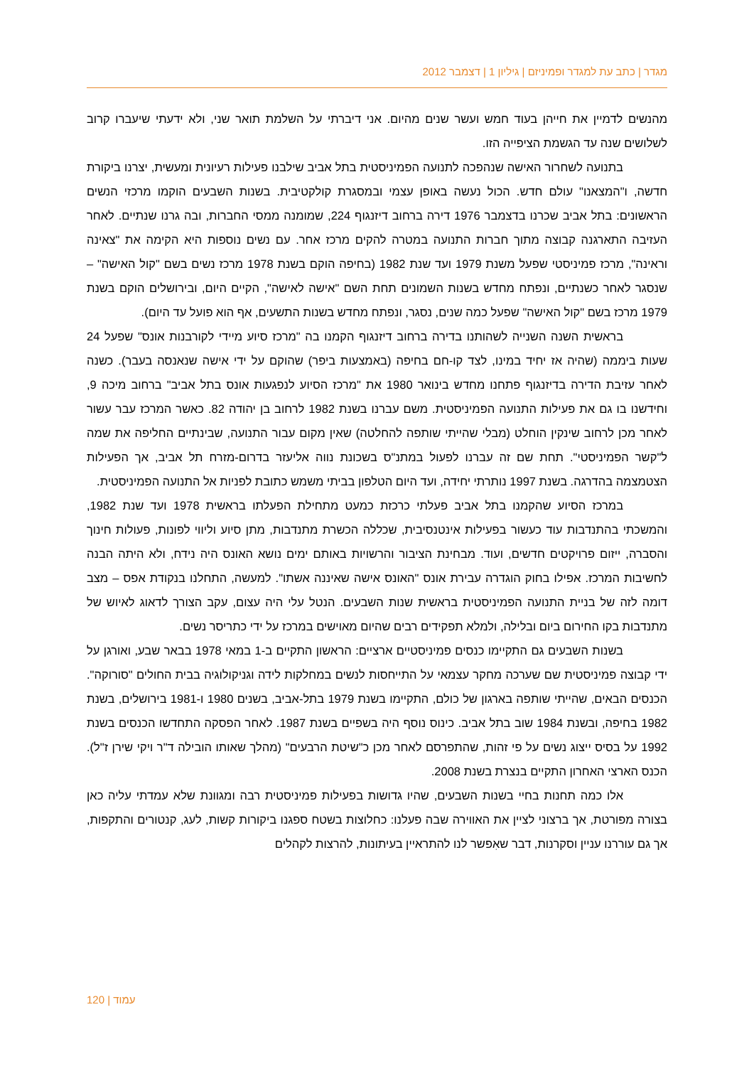מגדר | כתב עת למגדר ופמיניזם | גיליון 1 | דצמבר 2012
מהנשים לדמיין את חייהן בעוד חמש ועשר שנים מהיום. אני דיברתי על השלמת תואר שני, ולא ידעתי שיעברו קרוב לשלושים שנה עד הגשמת הציפייה הזו.
בתנועה לשחרור האישה שנהפכה לתנועה הפמיניסטית בתל אביב שילבנו פעילות רעיונית ומעשית, יצרנו ביקורת חדשה, ו"המצאנו" עולם חדש. הכול נעשה באופן עצמי ובמסגרת קולקטיבית. בשנות השבעים הוקמו מרכזי הנשים הראשונים: בתל אביב שכרנו בדצמבר 1976 דירה ברחוב דיזנגוף 224, שמומנה ממסי החברות, ובה גרנו שנתיים. לאחר העזיבה התארגנה קבוצה מתוך חברות התנועה במטרה להקים מרכז אחר. עם נשים נוספות היא הקימה את "צאינה וראינה", מרכז פמיניסטי שפעל משנת 1979 ועד שנת 1982 (בחיפה הוקם בשנת 1978 מרכז נשים בשם "קול האישה" – שנסגר לאחר כשנתיים, ונפתח מחדש בשנות השמונים תחת השם "אישה לאישה", הקיים היום, ובירושלים הוקם בשנת 1979 מרכז בשם "קול האישה" שפעל כמה שנים, נסגר, ונפתח מחדש בשנות התשעים, אף הוא פועל עד היום).
בראשית השנה השנייה לשהותנו בדירה ברחוב דיזנגוף הקמנו בה "מרכז סיוע מיידי לקורבנות אונס" שפעל 24 שעות ביממה (שהיה אז יחיד במינו, לצד קו-חם בחיפה (באמצעות ביפר) שהוקם על ידי אישה שנאנסה בעבר). כשנה לאחר עזיבת הדירה בדיזנגוף פתחנו מחדש בינואר 1980 את "מרכז הסיוע לנפגעות אונס בתל אביב" ברחוב מיכה 9, וחידשנו בו גם את פעילות התנועה הפמיניסטית. משם עברנו בשנת 1982 לרחוב בן יהודה 82. כאשר המרכז עבר עשור לאחר מכן לרחוב שינקין הוחלט (מבלי שהייתי שותפה להחלטה) שאין מקום עבור התנועה, שבינתיים החליפה את שמה ל"קשר הפמיניסטי". תחת שם זה עברנו לפעול במתנ"ס בשכונת נווה אליעזר בדרום-מזרח תל אביב, אך הפעילות הצטמצמה בהדרגה. בשנת 1997 נותרתי יחידה, ועד היום הטלפון בביתי משמש כתובת לפניות אל התנועה הפמיניסטית.
במרכז הסיוע שהקמנו בתל אביב פעלתי כרכזת כמעט מתחילת הפעלתו בראשית 1978 ועד שנת 1982, והמשכתי בהתנדבות עוד כעשור בפעילות אינטנסיבית, שכללה הכשרת מתנדבות, מתן סיוע וליווי לפונות, פעולות חינוך והסברה, ייזום פרויקטים חדשים, ועוד. מבחינת הציבור והרשויות באותם ימים נושא האונס היה נידח, ולא היתה הבנה לחשיבות המרכז. אפילו בחוק הוגדרה עבירת אונס "האונס אישה שאיננה אשתו". למעשה, התחלנו בנקודת אפס – מצב דומה לזה של בניית התנועה הפמיניסטית בראשית שנות השבעים. הנטל עלי היה עצום, עקב הצורך לדאוג לאיוש של מתנדבות בקו החירום ביום ובלילה, ולמלא תפקידים רבים שהיום מאוישים במרכז על ידי כתריסר נשים.
בשנות השבעים גם התקיימו כנסים פמיניסטיים ארציים: הראשון התקיים ב-1 במאי 1978 בבאר שבע, ואורגן על ידי קבוצה פמיניסטית שם שערכה מחקר עצמאי על התייחסות לנשים במחלקות לידה וגניקולוגיה בבית החולים "סורוקה". הכנסים הבאים, שהייתי שותפה בארגון של כולם, התקיימו בשנת 1979 בתל-אביב, בשנים 1980 ו-1981 בירושלים, בשנת 1982 בחיפה, ובשנת 1984 שוב בתל אביב. כינוס נוסף היה בשפיים בשנת 1987. לאחר הפסקה התחדשו הכנסים בשנת 1992 על בסיס ייצוג נשים על פי זהות, שהתפרסם לאחר מכן כ"שיטת הרבעים" (מהלך שאותו הובילה ד"ר ויקי שירן ז"ל). הכנס הארצי האחרון התקיים בנצרת בשנת 2008.
אלו כמה תחנות בחיי בשנות השבעים, שהיו גדושות בפעילות פמיניסטית רבה ומגוונת שלא עמדתי עליה כאן בצורה מפורטת, אך ברצוני לציין את האווירה שבה פעלנו: כחלוצות בשטח ספגנו ביקורות קשות, לעג, קנטורים והתקפות, אך גם עוררנו עניין וסקרנות, דבר שאִפשר לנו להתראיין בעיתונות, להרצות לקהלים
עמוד | 120